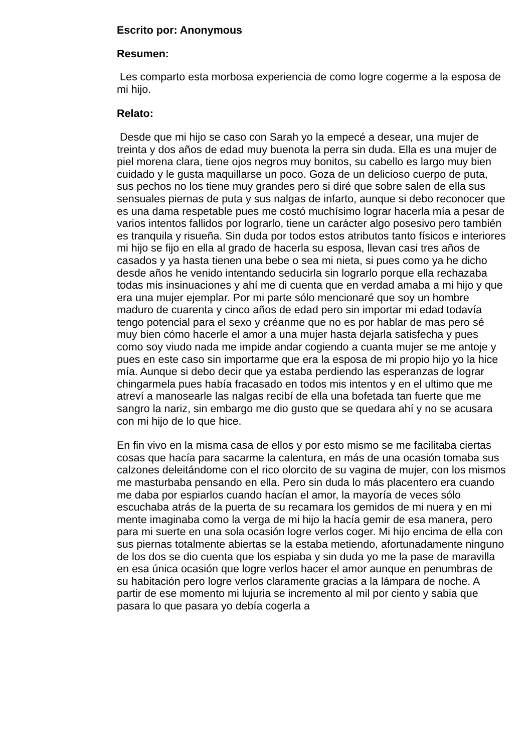Escrito por: Anonymous
Resumen:
Les comparto esta morbosa experiencia de como logre cogerme a la esposa de mi hijo.
Relato:
Desde que mi hijo se caso con Sarah yo la empecé a desear, una mujer de treinta y dos años de edad muy buenota la perra sin duda. Ella es una mujer de piel morena clara, tiene ojos negros muy bonitos, su cabello es largo muy bien cuidado y le gusta maquillarse un poco. Goza de un delicioso cuerpo de puta, sus pechos no los tiene muy grandes pero si diré que sobre salen de ella sus sensuales piernas de puta y sus nalgas de infarto, aunque si debo reconocer que es una dama respetable pues me costó muchísimo lograr hacerla mía a pesar de varios intentos fallidos por lograrlo, tiene un carácter algo posesivo pero también es tranquila y risueña. Sin duda por todos estos atributos tanto físicos e interiores mi hijo se fijo en ella al grado de hacerla su esposa, llevan casi tres años de casados y ya hasta tienen una bebe o sea mi nieta, si pues como ya he dicho desde años he venido intentando seducirla sin lograrlo porque ella rechazaba todas mis insinuaciones y ahí me di cuenta que en verdad amaba a mi hijo y que era una mujer ejemplar. Por mi parte sólo mencionaré que soy un hombre maduro de cuarenta y cinco años de edad pero sin importar mi edad todavía tengo potencial para el sexo y créanme que no es por hablar de mas pero sé muy bien cómo hacerle el amor a una mujer hasta dejarla satisfecha y pues como soy viudo nada me impide andar cogiendo a cuanta mujer se me antoje y pues en este caso sin importarme que era la esposa de mi propio hijo yo la hice mía. Aunque si debo decir que ya estaba perdiendo las esperanzas de lograr chingarmela pues había fracasado en todos mis intentos y en el ultimo que me atreví a manosearle las nalgas recibí de ella una bofetada tan fuerte que me sangro la nariz, sin embargo me dio gusto que se quedara ahí y no se acusara con mi hijo de lo que hice.
En fin vivo en la misma casa de ellos y por esto mismo se me facilitaba ciertas cosas que hacía para sacarme la calentura, en más de una ocasión tomaba sus calzones deleitándome con el rico olorcito de su vagina de mujer, con los mismos me masturbaba pensando en ella. Pero sin duda lo más placentero era cuando me daba por espiarlos cuando hacían el amor, la mayoría de veces sólo escuchaba atrás de la puerta de su recamara los gemidos de mi nuera y en mi mente imaginaba como la verga de mi hijo la hacía gemir de esa manera, pero para mi suerte en una sola ocasión logre verlos coger. Mi hijo encima de ella con sus piernas totalmente abiertas se la estaba metiendo, afortunadamente ninguno de los dos se dio cuenta que los espiaba y sin duda yo me la pase de maravilla en esa única ocasión que logre verlos hacer el amor aunque en penumbras de su habitación pero logre verlos claramente gracias a la lámpara de noche. A partir de ese momento mi lujuria se incremento al mil por ciento y sabia que pasara lo que pasara yo debía cogerla a